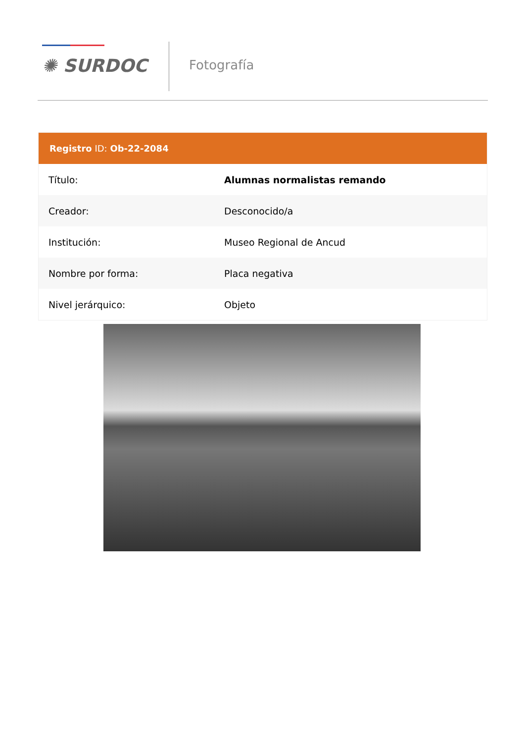✺ SURDOC Fotografía
Registro ID: Ob-22-2084
| Título: | Alumnas normalistas remando |
| Creador: | Desconocido/a |
| Institución: | Museo Regional de Ancud |
| Nombre por forma: | Placa negativa |
| Nivel jerárquico: | Objeto |